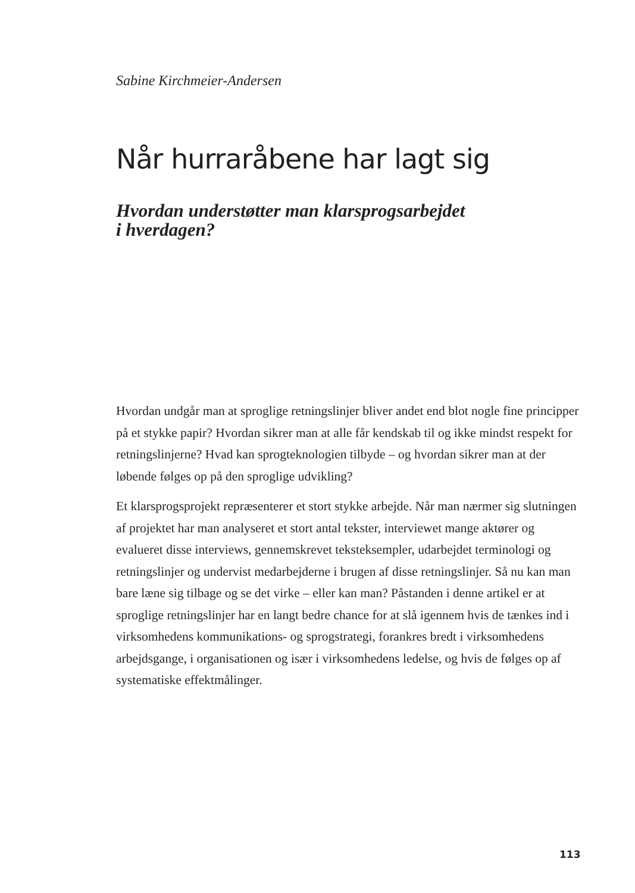Sabine Kirchmeier-Andersen
Når hurraråbene har lagt sig
Hvordan understøtter man klarsprogsarbejdet
i hverdagen?
Hvordan undgår man at sproglige retningslinjer bliver andet end blot nogle fine principper på et stykke papir? Hvordan sikrer man at alle får kendskab til og ikke mindst respekt for retningslinjerne? Hvad kan sprogteknologien tilbyde – og hvordan sikrer man at der løbende følges op på den sproglige udvikling?
Et klarsprogsprojekt repræsenterer et stort stykke arbejde. Når man nærmer sig slutningen af projektet har man analyseret et stort antal tekster, interviewet mange aktører og evalueret disse interviews, gennemskrevet teksteksempler, udarbejdet terminologi og retningslinjer og undervist medarbejderne i brugen af disse retningslinjer. Så nu kan man bare læne sig tilbage og se det virke – eller kan man? Påstanden i denne artikel er at sproglige retningslinjer har en langt bedre chance for at slå igennem hvis de tænkes ind i virksomhedens kommunikations- og sprogstrategi, forankres bredt i virksomhedens arbejdsgange, i organisationen og især i virksomhedens ledelse, og hvis de følges op af systematiske effektmålinger.
113